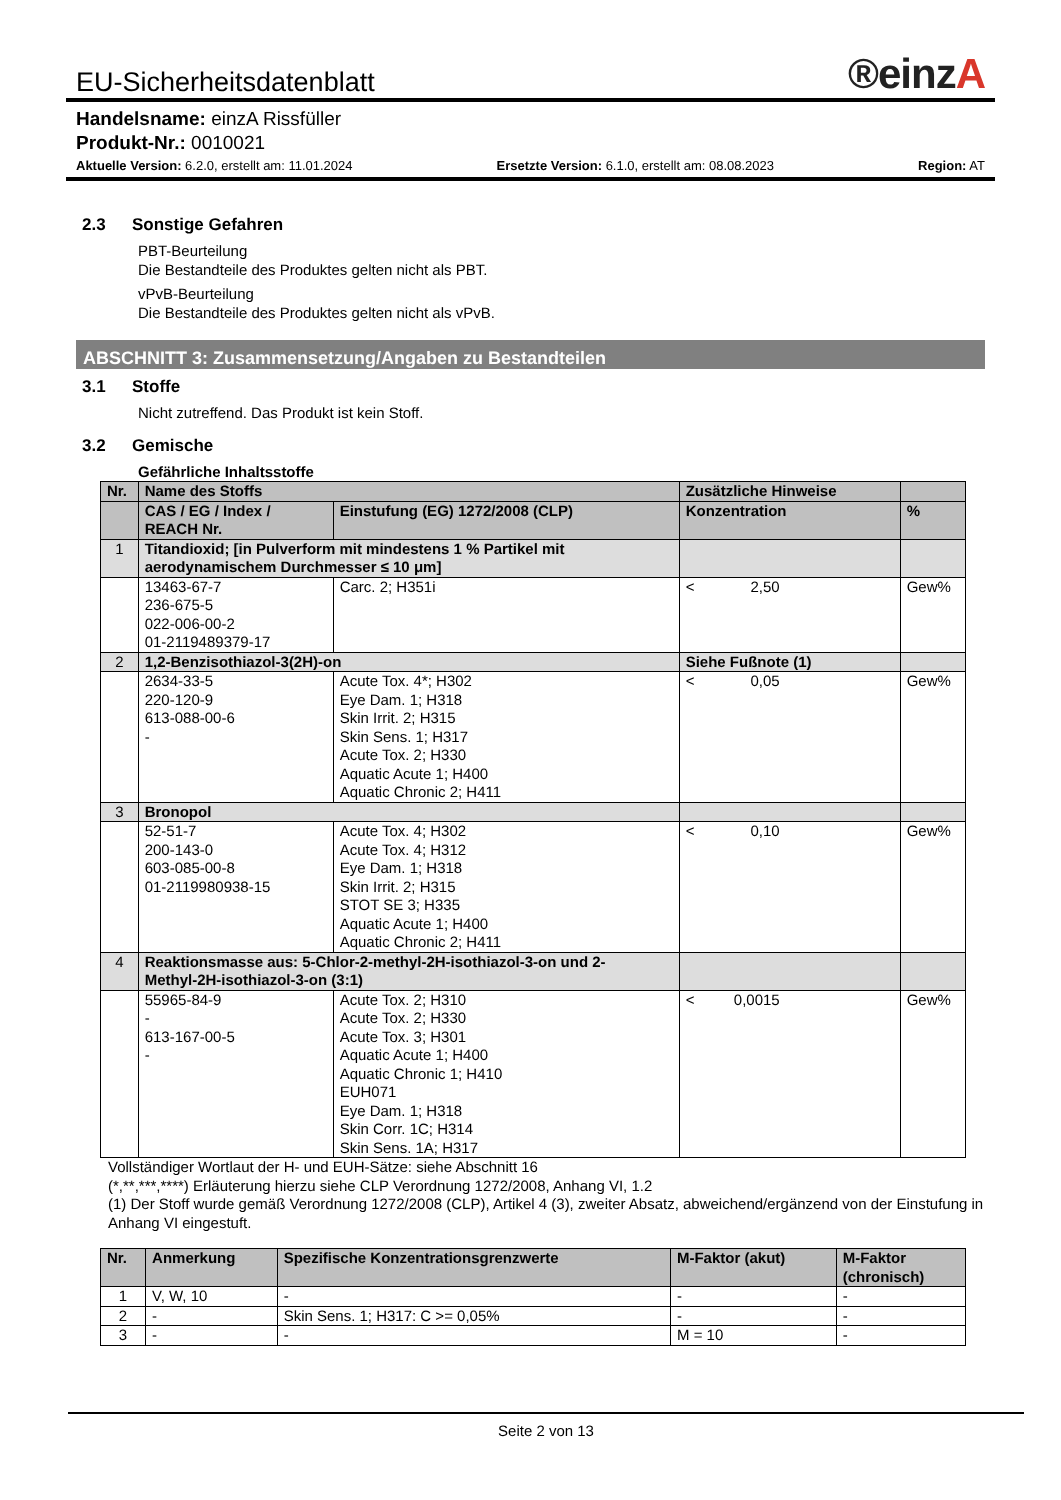EU-Sicherheitsdatenblatt
®einzA
Handelsname: einzA Rissfüller
Produkt-Nr.: 0010021
Aktuelle Version: 6.2.0, erstellt am: 11.01.2024 Ersetzte Version: 6.1.0, erstellt am: 08.08.2023 Region: AT
2.3 Sonstige Gefahren
PBT-Beurteilung
Die Bestandteile des Produktes gelten nicht als PBT.
vPvB-Beurteilung
Die Bestandteile des Produktes gelten nicht als vPvB.
ABSCHNITT 3: Zusammensetzung/Angaben zu Bestandteilen
3.1 Stoffe
Nicht zutreffend. Das Produkt ist kein Stoff.
3.2 Gemische
Gefährliche Inhaltsstoffe
| Nr. | Name des Stoffs | | Zusätzliche Hinweise | | |
| --- | --- | --- | --- | --- | --- |
| | CAS / EG / Index / REACH Nr. | Einstufung (EG) 1272/2008 (CLP) | Konzentration | | % |
| 1 | Titandioxid; [in Pulverform mit mindestens 1 % Partikel mit aerodynamischem Durchmesser ≤ 10 μm] | | | | |
| | 13463-67-7 236-675-5 022-006-00-2 01-2119489379-17 | Carc. 2; H351i | < | 2,50 | Gew% |
| 2 | 1,2-Benzisothiazol-3(2H)-on | | Siehe Fußnote (1) | | |
| | 2634-33-5 220-120-9 613-088-00-6 - | Acute Tox. 4*; H302 Eye Dam. 1; H318 Skin Irrit. 2; H315 Skin Sens. 1; H317 Acute Tox. 2; H330 Aquatic Acute 1; H400 Aquatic Chronic 2; H411 | < | 0,05 | Gew% |
| 3 | Bronopol | | | | |
| | 52-51-7 200-143-0 603-085-00-8 01-2119980938-15 | Acute Tox. 4; H302 Acute Tox. 4; H312 Eye Dam. 1; H318 Skin Irrit. 2; H315 STOT SE 3; H335 Aquatic Acute 1; H400 Aquatic Chronic 2; H411 | < | 0,10 | Gew% |
| 4 | Reaktionsmasse aus: 5-Chlor-2-methyl-2H-isothiazol-3-on und 2- Methyl-2H-isothiazol-3-on (3:1) | | | | |
| | 55965-84-9 - 613-167-00-5 - | Acute Tox. 2; H310 Acute Tox. 2; H330 Acute Tox. 3; H301 Aquatic Acute 1; H400 Aquatic Chronic 1; H410 EUH071 Eye Dam. 1; H318 Skin Corr. 1C; H314 Skin Sens. 1A; H317 | < | 0,0015 | Gew% |
Vollständiger Wortlaut der H- und EUH-Sätze: siehe Abschnitt 16
(*,**,***,****) Erläuterung hierzu siehe CLP Verordnung 1272/2008, Anhang VI, 1.2
(1) Der Stoff wurde gemäß Verordnung 1272/2008 (CLP), Artikel 4 (3), zweiter Absatz, abweichend/ergänzend von der Einstufung in Anhang VI eingestuft.
| Nr. | Anmerkung | Spezifische Konzentrationsgrenzwerte | M-Faktor (akut) | M-Faktor (chronisch) |
| --- | --- | --- | --- | --- |
| 1 | V, W, 10 | - | - | - |
| 2 | - | Skin Sens. 1; H317: C >= 0,05% | - | - |
| 3 | - | - | M = 10 | - |
Seite 2 von 13